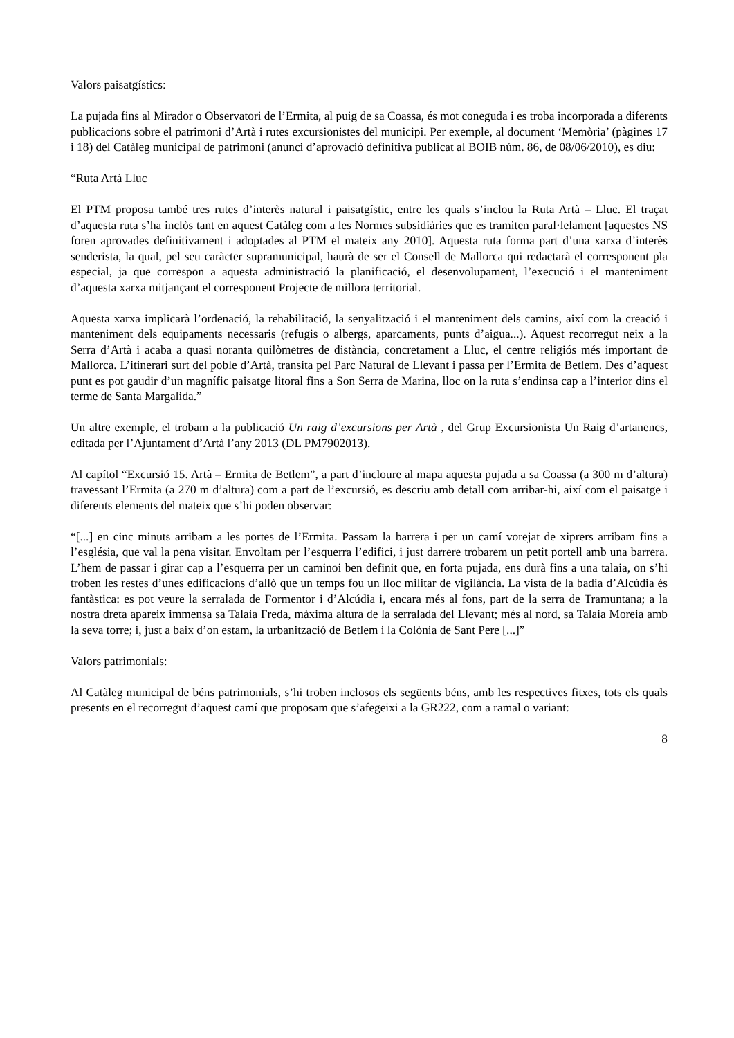Valors paisatgístics:
La pujada fins al Mirador o Observatori de l’Ermita, al puig de sa Coassa, és mot coneguda i es troba incorporada a diferents publicacions sobre el patrimoni d’Artà i rutes excursionistes del municipi. Per exemple, al document ‘Memòria’ (pàgines 17 i 18) del Catàleg municipal de patrimoni (anunci d’aprovació definitiva publicat al BOIB núm. 86, de 08/06/2010), es diu:
“Ruta Artà Lluc
El PTM proposa també tres rutes d’interès natural i paisatgístic, entre les quals s’inclou la Ruta Artà – Lluc. El traçat d’aquesta ruta s’ha inclòs tant en aquest Catàleg com a les Normes subsidiàries que es tramiten paral·lelament [aquestes NS foren aprovades definitivament i adoptades al PTM el mateix any 2010]. Aquesta ruta forma part d’una xarxa d’interès senderista, la qual, pel seu caràcter supramunicipal, haurà de ser el Consell de Mallorca qui redactarà el corresponent pla especial, ja que correspon a aquesta administració la planificació, el desenvolupament, l’execució i el manteniment d’aquesta xarxa mitjançant el corresponent Projecte de millora territorial.
Aquesta xarxa implicarà l’ordenació, la rehabilitació, la senyalització i el manteniment dels camins, així com la creació i manteniment dels equipaments necessaris (refugis o albergs, aparcaments, punts d’aigua...). Aquest recorregut neix a la Serra d’Artà i acaba a quasi noranta quilòmetres de distància, concretament a Lluc, el centre religiós més important de Mallorca. L’itinerari surt del poble d’Artà, transita pel Parc Natural de Llevant i passa per l’Ermita de Betlem. Des d’aquest punt es pot gaudir d’un magnífic paisatge litoral fins a Son Serra de Marina, lloc on la ruta s’endinsa cap a l’interior dins el terme de Santa Margalida.”
Un altre exemple, el trobam a la publicació Un raig d’excursions per Artà , del Grup Excursionista Un Raig d’artanencs, editada per l’Ajuntament d’Artà l’any 2013 (DL PM7902013).
Al capítol “Excursió 15. Artà – Ermita de Betlem”, a part d’incloure al mapa aquesta pujada a sa Coassa (a 300 m d’altura) travessant l’Ermita (a 270 m d’altura) com a part de l’excursió, es descriu amb detall com arribar-hi, així com el paisatge i diferents elements del mateix que s’hi poden observar:
“[...] en cinc minuts arribam a les portes de l’Ermita. Passam la barrera i per un camí vorejat de xiprers arribam fins a l’església, que val la pena visitar. Envoltam per l’esquerra l’edifici, i just darrere trobarem un petit portell amb una barrera. L’hem de passar i girar cap a l’esquerra per un caminoi ben definit que, en forta pujada, ens durà fins a una talaia, on s’hi troben les restes d’unes edificacions d’allò que un temps fou un lloc militar de vigilància. La vista de la badia d’Alcúdia és fantàstica: es pot veure la serralada de Formentor i d’Alcúdia i, encara més al fons, part de la serra de Tramuntana; a la nostra dreta apareix immensa sa Talaia Freda, màxima altura de la serralada del Llevant; més al nord, sa Talaia Moreia amb la seva torre; i, just a baix d’on estam, la urbanització de Betlem i la Colònia de Sant Pere [...]”
Valors patrimonials:
Al Catàleg municipal de béns patrimonials, s’hi troben inclosos els següents béns, amb les respectives fitxes, tots els quals presents en el recorregut d’aquest camí que proposam que s’afegeixi a la GR222, com a ramal o variant:
8